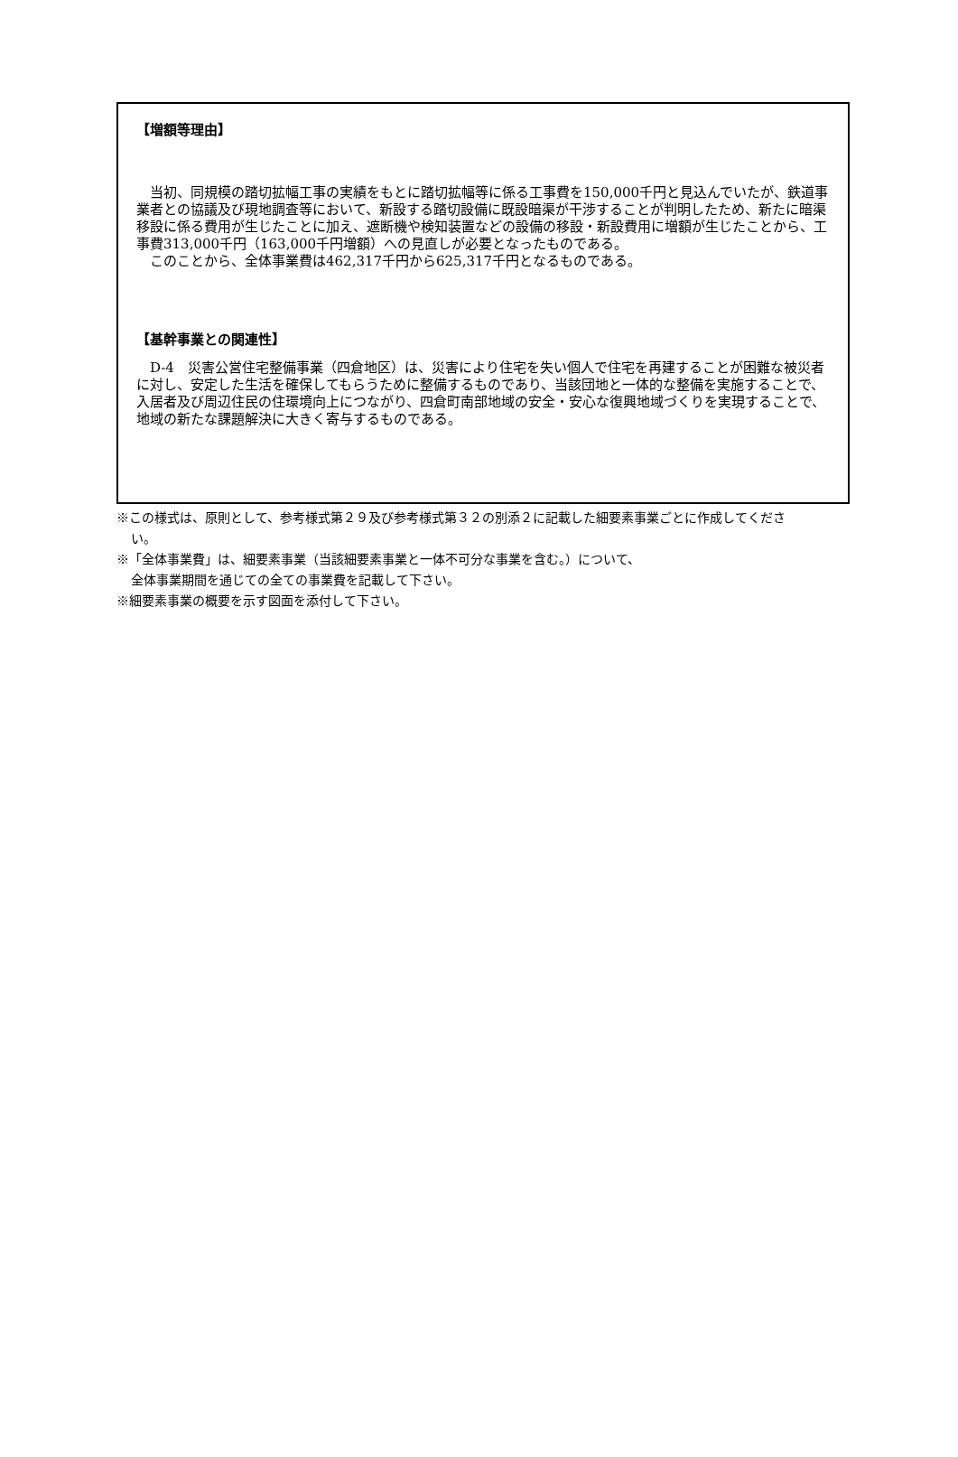【増額等理由】
　当初、同規模の踏切拡幅工事の実績をもとに踏切拡幅等に係る工事費を150,000千円と見込んでいたが、鉄道事業者との協議及び現地調査等において、新設する踏切設備に既設暗渠が干渉することが判明したため、新たに暗渠移設に係る費用が生じたことに加え、遮断機や検知装置などの設備の移設・新設費用に増額が生じたことから、工事費313,000千円（163,000千円増額）への見直しが必要となったものである。
　このことから、全体事業費は462,317千円から625,317千円となるものである。
【基幹事業との関連性】
　D-4　災害公営住宅整備事業（四倉地区）は、災害により住宅を失い個人で住宅を再建することが困難な被災者に対し、安定した生活を確保してもらうために整備するものであり、当該団地と一体的な整備を実施することで、入居者及び周辺住民の住環境向上につながり、四倉町南部地域の安全・安心な復興地域づくりを実現することで、地域の新たな課題解決に大きく寄与するものである。
※この様式は、原則として、参考様式第２９及び参考様式第３２の別添２に記載した細要素事業ごとに作成してください。
※「全体事業費」は、細要素事業（当該細要素事業と一体不可分な事業を含む。）について、
全体事業期間を通じての全ての事業費を記載して下さい。
※細要素事業の概要を示す図面を添付して下さい。